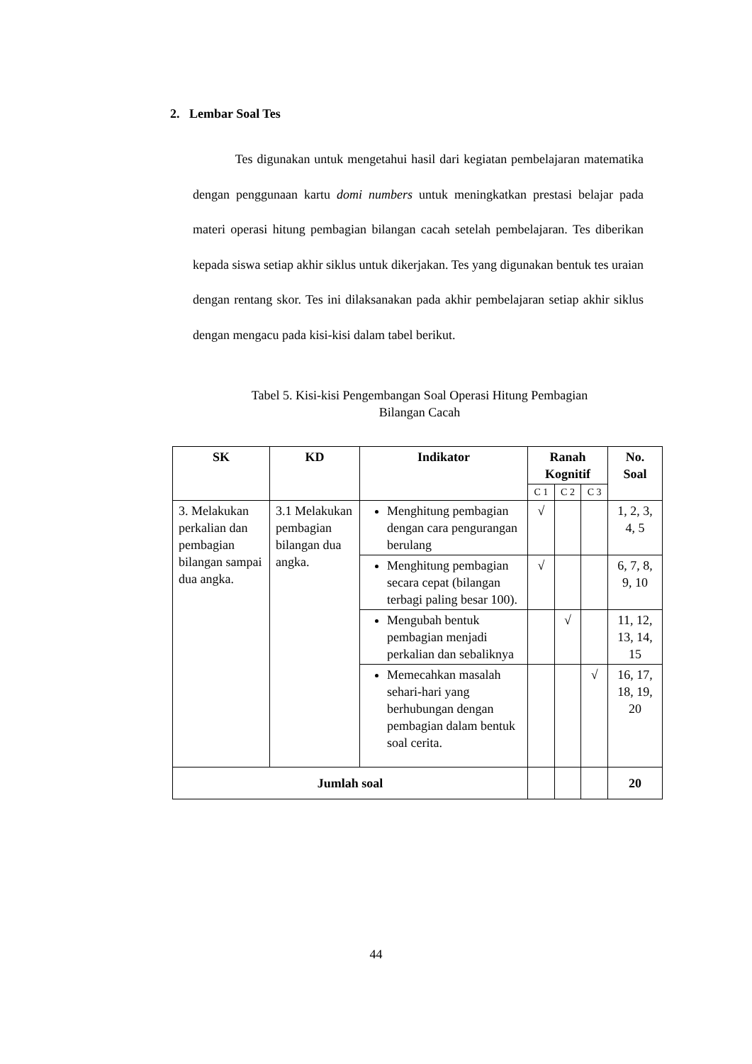2. Lembar Soal Tes
Tes digunakan untuk mengetahui hasil dari kegiatan pembelajaran matematika dengan penggunaan kartu domi numbers untuk meningkatkan prestasi belajar pada materi operasi hitung pembagian bilangan cacah setelah pembelajaran. Tes diberikan kepada siswa setiap akhir siklus untuk dikerjakan. Tes yang digunakan bentuk tes uraian dengan rentang skor. Tes ini dilaksanakan pada akhir pembelajaran setiap akhir siklus dengan mengacu pada kisi-kisi dalam tabel berikut.
Tabel 5. Kisi-kisi Pengembangan Soal Operasi Hitung Pembagian
Bilangan Cacah
| SK | KD | Indikator | Ranah Kognitif | | | No. Soal |
| --- | --- | --- | --- | --- | --- | --- |
| | | | C 1 | C 2 | C 3 | |
| 3. Melakukan perkalian dan pembagian bilangan sampai dua angka. | 3.1 Melakukan pembagian bilangan dua angka. | Menghitung pembagian dengan cara pengurangan berulang | √ | | | 1, 2, 3, 4, 5 |
| | | Menghitung pembagian secara cepat (bilangan terbagi paling besar 100). | √ | | | 6, 7, 8, 9, 10 |
| | | Mengubah bentuk pembagian menjadi perkalian dan sebaliknya | | √ | | 11, 12, 13, 14, 15 |
| | | Memecahkan masalah sehari-hari yang berhubungan dengan pembagian dalam bentuk soal cerita. | | | √ | 16, 17, 18, 19, 20 |
| Jumlah soal | | | | | | 20 |
44